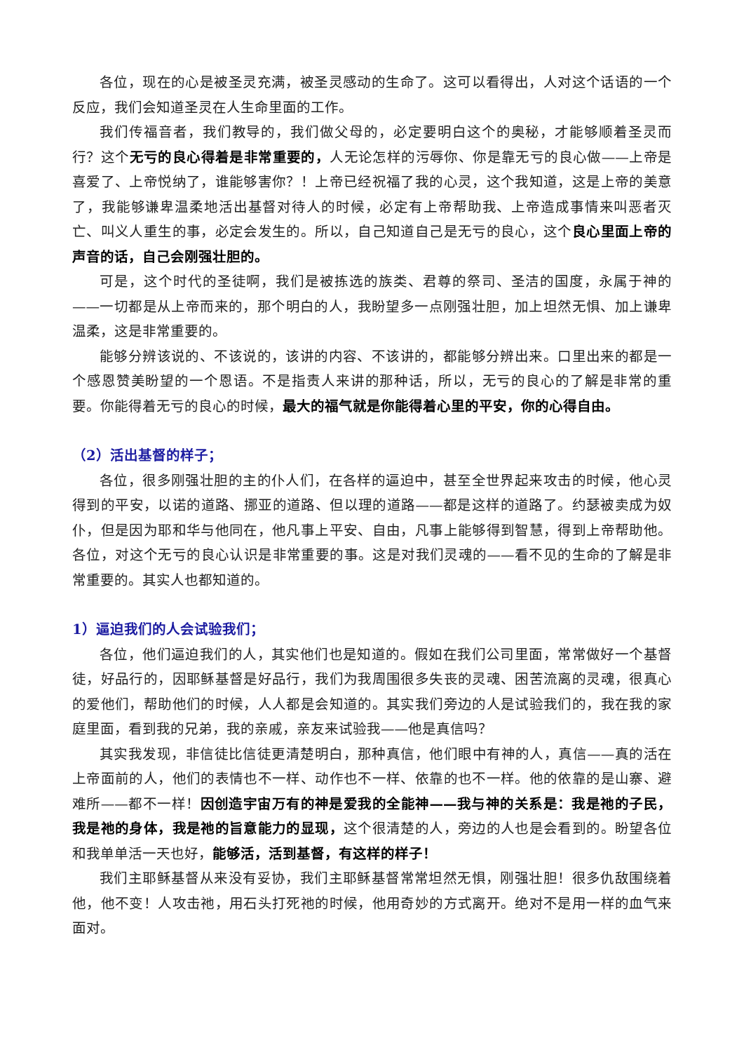各位，现在的心是被圣灵充满，被圣灵感动的生命了。这可以看得出，人对这个话语的一个反应，我们会知道圣灵在人生命里面的工作。
我们传福音者，我们教导的，我们做父母的，必定要明白这个的奥秘，才能够顺着圣灵而行？这个无亏的良心得着是非常重要的，人无论怎样的污辱你、你是靠无亏的良心做——上帝是喜爱了、上帝悦纳了，谁能够害你？！上帝已经祝福了我的心灵，这个我知道，这是上帝的美意了，我能够谦卑温柔地活出基督对待人的时候，必定有上帝帮助我、上帝造成事情来叫恶者灭亡、叫义人重生的事，必定会发生的。所以，自己知道自己是无亏的良心，这个良心里面上帝的声音的话，自己会刚强壮胆的。
可是，这个时代的圣徒啊，我们是被拣选的族类、君尊的祭司、圣洁的国度，永属于神的——一切都是从上帝而来的，那个明白的人，我盼望多一点刚强壮胆，加上坦然无惧、加上谦卑温柔，这是非常重要的。
能够分辨该说的、不该说的，该讲的内容、不该讲的，都能够分辨出来。口里出来的都是一个感恩赞美盼望的一个恩语。不是指责人来讲的那种话，所以，无亏的良心的了解是非常的重要。你能得着无亏的良心的时候，最大的福气就是你能得着心里的平安，你的心得自由。
（2）活出基督的样子；
各位，很多刚强壮胆的主的仆人们，在各样的逼迫中，甚至全世界起来攻击的时候，他心灵得到的平安，以诺的道路、挪亚的道路、但以理的道路——都是这样的道路了。约瑟被卖成为奴仆，但是因为耶和华与他同在，他凡事上平安、自由，凡事上能够得到智慧，得到上帝帮助他。各位，对这个无亏的良心认识是非常重要的事。这是对我们灵魂的——看不见的生命的了解是非常重要的。其实人也都知道的。
1）逼迫我们的人会试验我们；
各位，他们逼迫我们的人，其实他们也是知道的。假如在我们公司里面，常常做好一个基督徒，好品行的，因耶稣基督是好品行，我们为我周围很多失丧的灵魂、困苦流离的灵魂，很真心的爱他们，帮助他们的时候，人人都是会知道的。其实我们旁边的人是试验我们的，我在我的家庭里面，看到我的兄弟，我的亲戚，亲友来试验我——他是真信吗？
其实我发现，非信徒比信徒更清楚明白，那种真信，他们眼中有神的人，真信——真的活在上帝面前的人，他们的表情也不一样、动作也不一样、依靠的也不一样。他的依靠的是山寨、避难所——都不一样！因创造宇宙万有的神是爱我的全能神——我与神的关系是：我是祂的子民，我是祂的身体，我是祂的旨意能力的显现，这个很清楚的人，旁边的人也是会看到的。盼望各位和我单单活一天也好，能够活，活到基督，有这样的样子！
我们主耶稣基督从来没有妥协，我们主耶稣基督常常坦然无惧，刚强壮胆！很多仇敌围绕着他，他不变！人攻击祂，用石头打死祂的时候，他用奇妙的方式离开。绝对不是用一样的血气来面对。